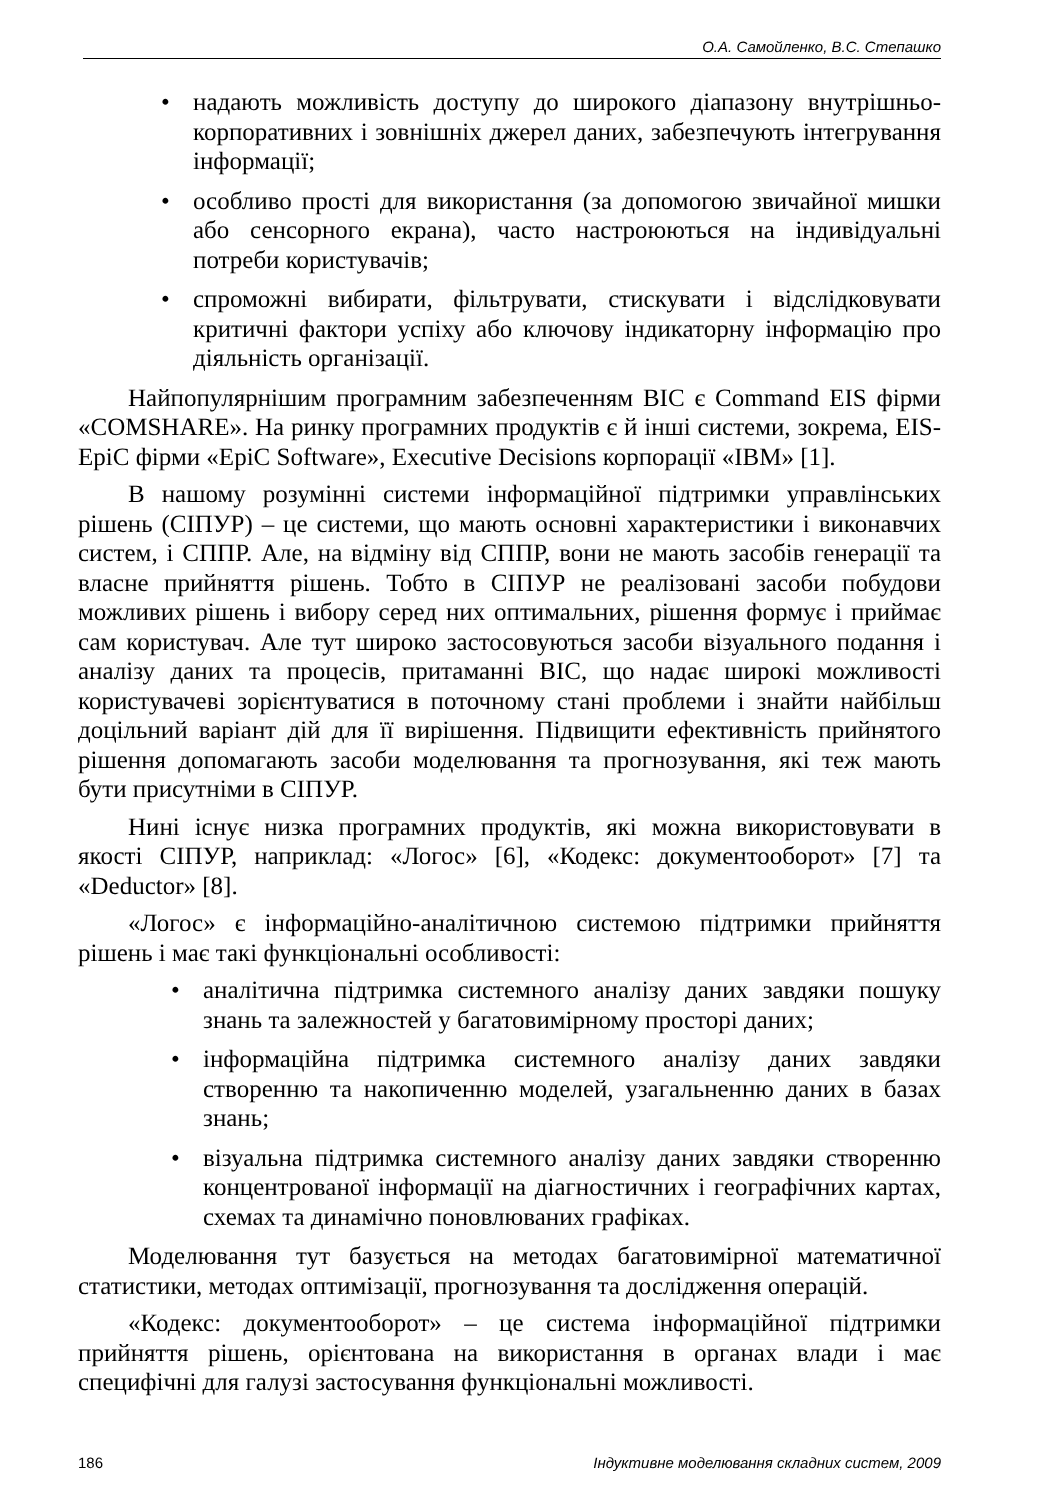О.А. Самойленко, В.С. Степашко
• надають можливість доступу до широкого діапазону внутрішньо-корпоративних і зовнішніх джерел даних, забезпечують інтегрування інформації;
• особливо прості для використання (за допомогою звичайної мишки або сенсорного екрана), часто настроюються на індивідуальні потреби користувачів;
• спроможні вибирати, фільтрувати, стискувати і відслідковувати критичні фактори успіху або ключову індикаторну інформацію про діяльність організації.
Найпопулярнішим програмним забезпеченням ВІС є Command EIS фірми «COMSHARE». На ринку програмних продуктів є й інші системи, зокрема, EIS-EpiC фірми «EpiC Software», Executive Decisions корпорації «IBM» [1].
В нашому розумінні системи інформаційної підтримки управлінських рішень (СІПУР) – це системи, що мають основні характеристики і виконавчих систем, і СППР. Але, на відміну від СППР, вони не мають засобів генерації та власне прийняття рішень. Тобто в СІПУР не реалізовані засоби побудови можливих рішень і вибору серед них оптимальних, рішення формує і приймає сам користувач. Але тут широко застосовуються засоби візуального подання і аналізу даних та процесів, притаманні ВІС, що надає широкі можливості користувачеві зорієнтуватися в поточному стані проблеми і знайти найбільш доцільний варіант дій для її вирішення. Підвищити ефективність прийнятого рішення допомагають засоби моделювання та прогнозування, які теж мають бути присутніми в СІПУР.
Нині існує низка програмних продуктів, які можна використовувати в якості СІПУР, наприклад: «Логос» [6], «Кодекс: документооборот» [7] та «Deductor» [8].
«Логос» є інформаційно-аналітичною системою підтримки прийняття рішень і має такі функціональні особливості:
• аналітична підтримка системного аналізу даних завдяки пошуку знань та залежностей у багатовимірному просторі даних;
• інформаційна підтримка системного аналізу даних завдяки створенню та накопиченню моделей, узагальненню даних в базах знань;
• візуальна підтримка системного аналізу даних завдяки створенню концентрованої інформації на діагностичних і географічних картах, схемах та динамічно поновлюваних графіках.
Моделювання тут базується на методах багатовимірної математичної статистики, методах оптимізації, прогнозування та дослідження операцій.
«Кодекс: документооборот» – це система інформаційної підтримки прийняття рішень, орієнтована на використання в органах влади і має специфічні для галузі застосування функціональні можливості.
186 Індуктивне моделювання складних систем, 2009